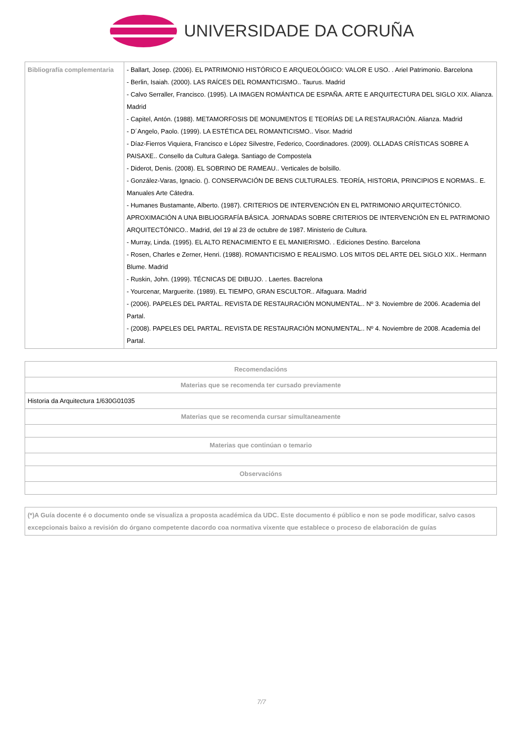UNIVERSIDADE DA CORUÑA
| Bibliografía complementaria | - Ballart, Josep. (2006). EL PATRIMONIO HISTÓRICO E ARQUEOLÓGICO: VALOR E USO. . Ariel Patrimonio. Barcelona - Berlin, Isaiah. (2000). LAS RAÍCES DEL ROMANTICISMO.. Taurus. Madrid - Calvo Serraller, Francisco. (1995). LA IMAGEN ROMÁNTICA DE ESPAÑA. ARTE E ARQUITECTURA DEL SIGLO XIX. Alianza. Madrid - Capitel, Antón. (1988). METAMORFOSIS DE MONUMENTOS E TEORÍAS DE LA RESTAURACIÓN. Alianza. Madrid - D´Angelo, Paolo. (1999). LA ESTÉTICA DEL ROMANTICISMO.. Visor. Madrid - Díaz-Fierros Viquiera, Francisco e López Silvestre, Federico, Coordinadores. (2009). OLLADAS CRÍSTICAS SOBRE A PAISAXE.. Consello da Cultura Galega. Santiago de Compostela - Diderot, Denis. (2008). EL SOBRINO DE RAMEAU.. Verticales de bolsillo. - González-Varas, Ignacio. (). CONSERVACIÓN DE BENS CULTURALES. TEORÍA, HISTORIA, PRINCIPIOS E NORMAS.. E. Manuales Arte Cátedra. - Humanes Bustamante, Alberto. (1987). CRITERIOS DE INTERVENCIÓN EN EL PATRIMONIO ARQUITECTÓNICO. APROXIMACIÓN A UNA BIBLIOGRAFÍA BÁSICA. JORNADAS SOBRE CRITERIOS DE INTERVENCIÓN EN EL PATRIMONIO ARQUITECTÓNICO.. Madrid, del 19 al 23 de octubre de 1987. Ministerio de Cultura. - Murray, Linda. (1995). EL ALTO RENACIMIENTO E EL MANIERISMO. . Ediciones Destino. Barcelona - Rosen, Charles e Zerner, Henri. (1988). ROMANTICISMO E REALISMO. LOS MITOS DEL ARTE DEL SIGLO XIX.. Hermann Blume. Madrid - Ruskin, John. (1999). TÉCNICAS DE DIBUJO. . Laertes. Bacrelona - Yourcenar, Marguerite. (1989). EL TIEMPO, GRAN ESCULTOR.. Alfaguara. Madrid - (2006). PAPELES DEL PARTAL. REVISTA DE RESTAURACIÓN MONUMENTAL.. Nº 3. Noviembre de 2006. Academia del Partal. - (2008). PAPELES DEL PARTAL. REVISTA DE RESTAURACIÓN MONUMENTAL.. Nº 4. Noviembre de 2008. Academia del Partal. |
| Recomendacións |
| --- |
| Materias que se recomenda ter cursado previamente |
| Historia da Arquitectura 1/630G01035 |
| Materias que se recomenda cursar simultaneamente |
| Materias que continúan o temario |
| Observacións |
| (*)A Guía docente é o documento onde se visualiza a proposta académica da UDC. Este documento é público e non se pode modificar, salvo casos excepcionais baixo a revisión do órgano competente dacordo coa normativa vixente que establece o proceso de elaboración de guías |
7/7